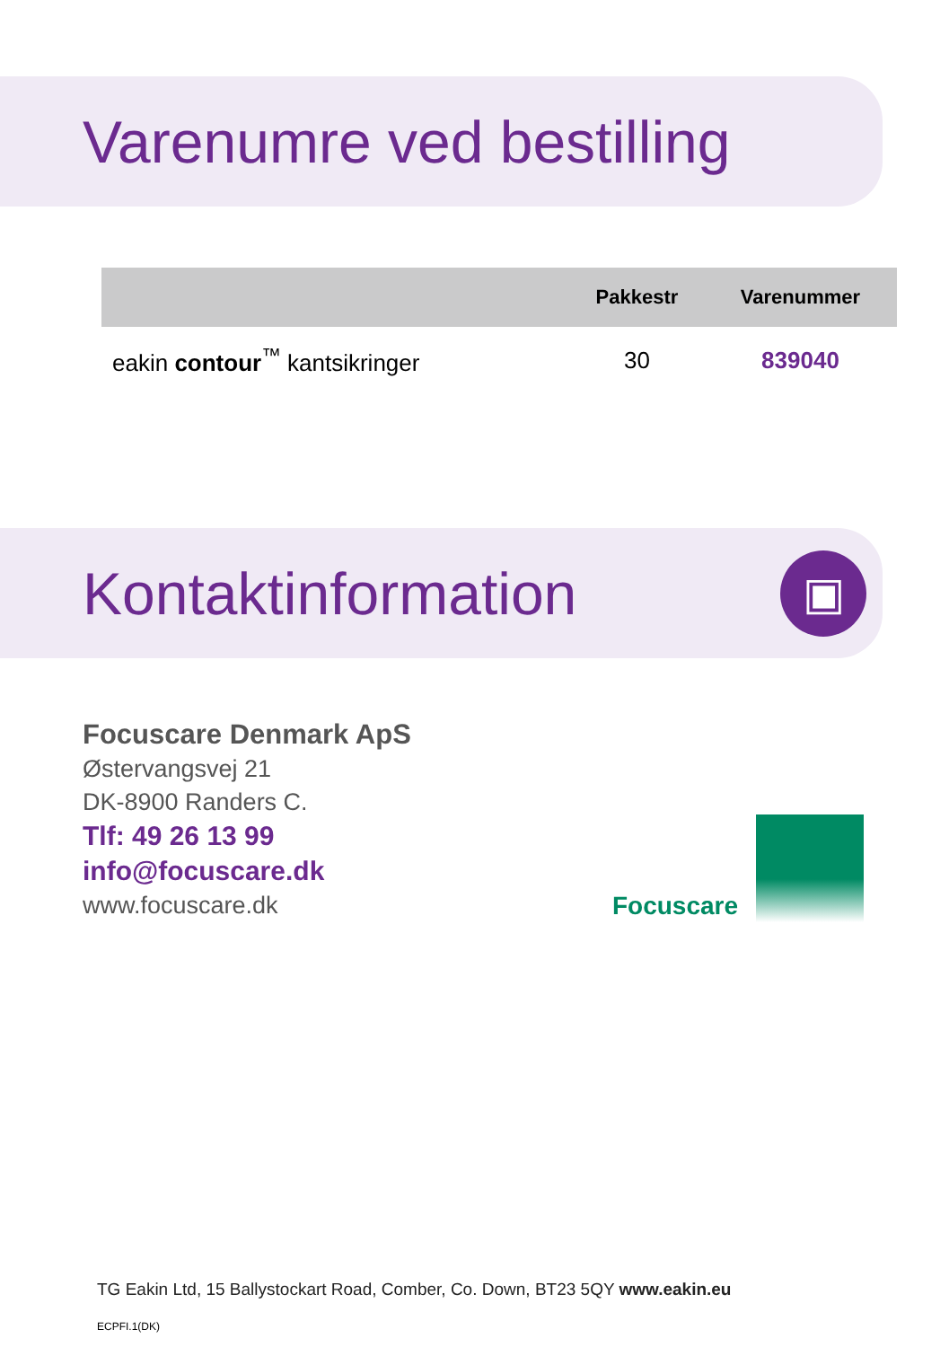Varenumre ved bestilling
| | Pakkestr | Varenummer |
| --- | --- | --- |
| eakin contour<sup>™</sup> kantsikringer | 30 | 839040 |
Kontaktinformation
▣
Focuscare Denmark ApS
Østervangsvej 21
DK-8900 Randers C.
Tlf: 49 26 13 99
info@focuscare.dk
www.focuscare.dk
Focuscare
TG Eakin Ltd, 15 Ballystockart Road, Comber, Co. Down, BT23 5QY www.eakin.eu
ECPFI.1(DK)